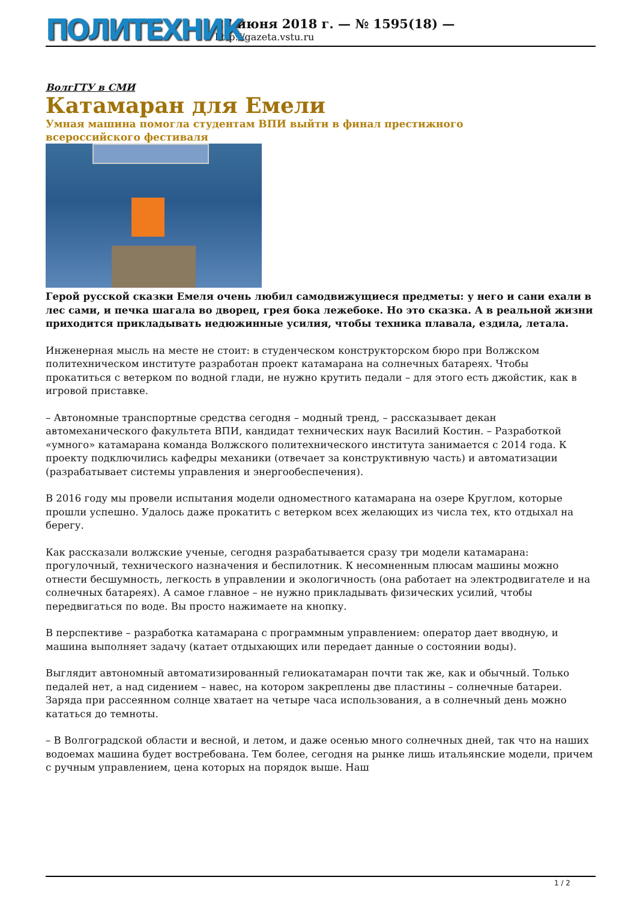ПОЛИТЕХНИК
27 июня 2018 г. — № 1595(18) —
http://gazeta.vstu.ru
ВолгГТУ в СМИ
Катамаран для Емели
Умная машина помогла студентам ВПИ выйти в финал престижного всероссийского фестиваля
Герой русской сказки Емеля очень любил самодвижущиеся предметы: у него и сани ехали в лес сами, и печка шагала во дворец, грея бока лежебоке. Но это сказка. А в реальной жизни приходится прикладывать недюжинные усилия, чтобы техника плавала, ездила, летала.
Инженерная мысль на месте не стоит: в студенческом конструкторском бюро при Волжском политехническом институте разработан проект катамарана на солнечных батареях. Чтобы прокатиться с ветерком по водной глади, не нужно крутить педали – для этого есть джойстик, как в игровой приставке.
– Автономные транспортные средства сегодня – модный тренд, – рассказывает декан автомеханического факультета ВПИ, кандидат технических наук Василий Костин. – Разработкой «умного» катамарана команда Волжского политехнического института занимается с 2014 года. К проекту подключились кафедры механики (отвечает за конструктивную часть) и автоматизации (разрабатывает системы управления и энергообеспечения).
В 2016 году мы провели испытания модели одноместного катамарана на озере Круглом, которые прошли успешно. Удалось даже прокатить с ветерком всех желающих из числа тех, кто отдыхал на берегу.
Как рассказали волжские ученые, сегодня разрабатывается сразу три модели катамарана: прогулочный, технического назначения и беспилотник. К несомненным плюсам машины можно отнести бесшумность, легкость в управлении и экологичность (она работает на электродвигателе и на солнечных батареях). А самое главное – не нужно прикладывать физических усилий, чтобы передвигаться по воде. Вы просто нажимаете на кнопку.
В перспективе – разработка катамарана с программным управлением: оператор дает вводную, и машина выполняет задачу (катает отдыхающих или передает данные о состоянии воды).
Выглядит автономный автоматизированный гелиокатамаран почти так же, как и обычный. Только педалей нет, а над сидением – навес, на котором закреплены две пластины – солнечные батареи. Заряда при рассеянном солнце хватает на четыре часа использования, а в солнечный день можно кататься до темноты.
– В Волгоградской области и весной, и летом, и даже осенью много солнечных дней, так что на наших водоемах машина будет востребована. Тем более, сегодня на рынке лишь итальянские модели, причем с ручным управлением, цена которых на порядок выше. Наш
1 / 2